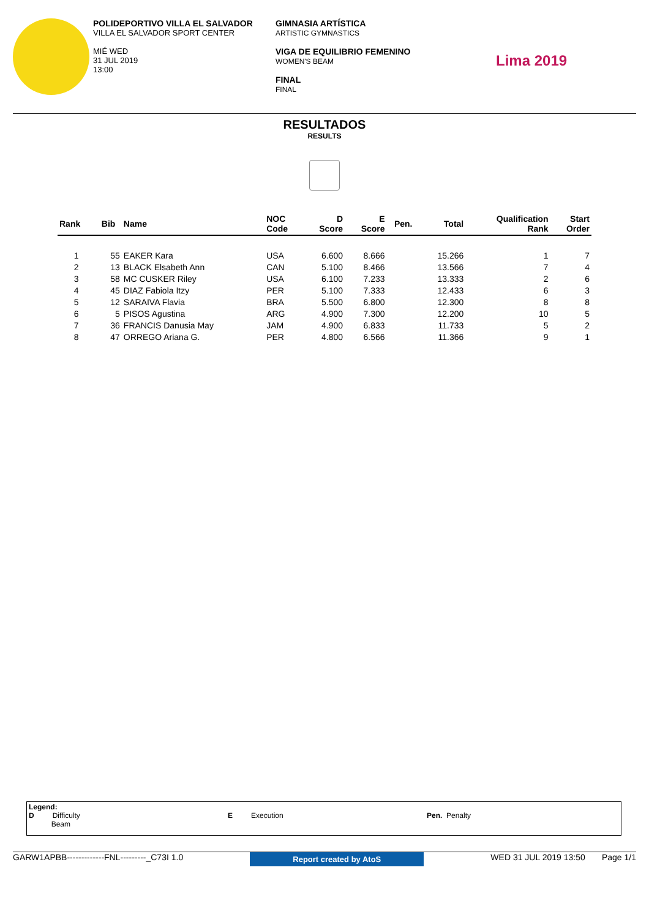POLIDEPORTIVO VILLA EL SALVADOR
VILLA EL SALVADOR SPORT CENTER
MIÉ WED
31 JUL 2019
13:00
GIMNASIA ARTÍSTICA
ARTISTIC GYMNASTICS
VIGA DE EQUILIBRIO FEMENINO
WOMEN'S BEAM
FINAL
FINAL
Lima 2019
RESULTADOS
RESULTS
| Rank | Bib | Name | NOC Code | D Score | E Score | Pen. | Total | Qualification Rank | Start Order |
| --- | --- | --- | --- | --- | --- | --- | --- | --- | --- |
| 1 | 55 | EAKER Kara | USA | 6.600 | 8.666 | | 15.266 | 1 | 7 |
| 2 | 13 | BLACK Elsabeth Ann | CAN | 5.100 | 8.466 | | 13.566 | 7 | 4 |
| 3 | 58 | MC CUSKER Riley | USA | 6.100 | 7.233 | | 13.333 | 2 | 6 |
| 4 | 45 | DIAZ Fabiola Itzy | PER | 5.100 | 7.333 | | 12.433 | 6 | 3 |
| 5 | 12 | SARAIVA Flavia | BRA | 5.500 | 6.800 | | 12.300 | 8 | 8 |
| 6 | 5 | PISOS Agustina | ARG | 4.900 | 7.300 | | 12.200 | 10 | 5 |
| 7 | 36 | FRANCIS Danusia May | JAM | 4.900 | 6.833 | | 11.733 | 5 | 2 |
| 8 | 47 | ORREGO Ariana G. | PER | 4.800 | 6.566 | | 11.366 | 9 | 1 |
Legend:
D Difficulty
Beam
E Execution Pen. Penalty
GARW1APBB-------------FNL---------_C73I 1.0 Report created by AtoS WED 31 JUL 2019 13:50 Page 1/1